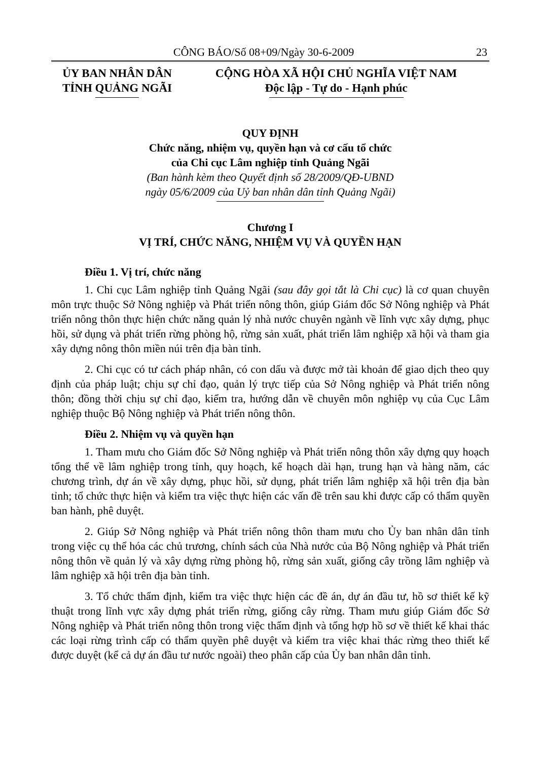CÔNG BÁO/Số 08+09/Ngày 30-6-2009 23
ỦY BAN NHÂN DÂN
TỈNH QUẢNG NGÃI
CỘNG HÒA XÃ HỘI CHỦ NGHĨA VIỆT NAM
Độc lập - Tự do - Hạnh phúc
QUY ĐỊNH
Chức năng, nhiệm vụ, quyền hạn và cơ cấu tổ chức
của Chi cục Lâm nghiệp tỉnh Quảng Ngãi
(Ban hành kèm theo Quyết định số 28/2009/QĐ-UBND
ngày 05/6/2009 của Uỷ ban nhân dân tỉnh Quảng Ngãi)
Chương I
VỊ TRÍ, CHỨC NĂNG, NHIỆM VỤ VÀ QUYỀN HẠN
Điều 1. Vị trí, chức năng
1. Chi cục Lâm nghiệp tỉnh Quảng Ngãi (sau đây gọi tắt là Chi cục) là cơ quan chuyên môn trực thuộc Sở Nông nghiệp và Phát triển nông thôn, giúp Giám đốc Sở Nông nghiệp và Phát triển nông thôn thực hiện chức năng quản lý nhà nước chuyên ngành về lĩnh vực xây dựng, phục hồi, sử dụng và phát triển rừng phòng hộ, rừng sản xuất, phát triển lâm nghiệp xã hội và tham gia xây dựng nông thôn miền núi trên địa bàn tỉnh.
2. Chi cục có tư cách pháp nhân, có con dấu và được mở tài khoản để giao dịch theo quy định của pháp luật; chịu sự chỉ đạo, quản lý trực tiếp của Sở Nông nghiệp và Phát triển nông thôn; đồng thời chịu sự chỉ đạo, kiểm tra, hướng dẫn về chuyên môn nghiệp vụ của Cục Lâm nghiệp thuộc Bộ Nông nghiệp và Phát triển nông thôn.
Điều 2. Nhiệm vụ và quyền hạn
1. Tham mưu cho Giám đốc Sở Nông nghiệp và Phát triển nông thôn xây dựng quy hoạch tổng thể về lâm nghiệp trong tỉnh, quy hoạch, kế hoạch dài hạn, trung hạn và hàng năm, các chương trình, dự án về xây dựng, phục hồi, sử dụng, phát triển lâm nghiệp xã hội trên địa bàn tỉnh; tổ chức thực hiện và kiểm tra việc thực hiện các vấn đề trên sau khi được cấp có thẩm quyền ban hành, phê duyệt.
2. Giúp Sở Nông nghiệp và Phát triển nông thôn tham mưu cho Ủy ban nhân dân tỉnh trong việc cụ thể hóa các chủ trương, chính sách của Nhà nước của Bộ Nông nghiệp và Phát triển nông thôn về quản lý và xây dựng rừng phòng hộ, rừng sản xuất, giống cây trồng lâm nghiệp và lâm nghiệp xã hội trên địa bàn tỉnh.
3. Tổ chức thẩm định, kiểm tra việc thực hiện các đề án, dự án đầu tư, hồ sơ thiết kế kỹ thuật trong lĩnh vực xây dựng phát triển rừng, giống cây rừng. Tham mưu giúp Giám đốc Sở Nông nghiệp và Phát triển nông thôn trong việc thẩm định và tổng hợp hồ sơ về thiết kế khai thác các loại rừng trình cấp có thẩm quyền phê duyệt và kiểm tra việc khai thác rừng theo thiết kế được duyệt (kể cả dự án đầu tư nước ngoài) theo phân cấp của Ủy ban nhân dân tỉnh.